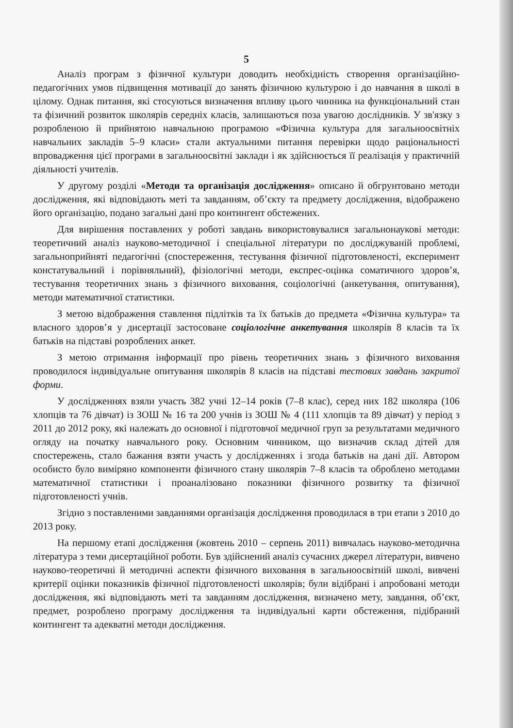5
Аналіз програм з фізичної культури доводить необхідність створення організаційно-педагогічних умов підвищення мотивації до занять фізичною культурою і до навчання в школі в цілому. Однак питання, які стосуються визначення впливу цього чинника на функціональний стан та фізичний розвиток школярів середніх класів, залишаються поза увагою дослідників. У зв'язку з розробленою й прийнятою навчальною програмою «Фізична культура для загальноосвітніх навчальних закладів 5–9 класи» стали актуальними питання перевірки щодо раціональності впровадження цієї програми в загальноосвітні заклади і як здійснюється її реалізація у практичній діяльності учителів.
У другому розділі «Методи та організація дослідження» описано й обгрунтовано методи дослідження, які відповідають меті та завданням, об’єкту та предмету дослідження, відображено його організацію, подано загальні дані про контингент обстежених.
Для вирішення поставлених у роботі завдань використовувалися загальнонаукові методи: теоретичний аналіз науково-методичної і спеціальної літератури по досліджуваній проблемі, загальноприйняті педагогічні (спостереження, тестування фізичної підготовленості, експеримент констатувальний і порівняльний), фізіологічні методи, експрес-оцінка соматичного здоров’я, тестування теоретичних знань з фізичного виховання, соціологічні (анкетування, опитування), методи математичної статистики.
З метою відображення ставлення підлітків та їх батьків до предмета «Фізична культура» та власного здоров’я у дисертації застосоване соціологічне анкетування школярів 8 класів та їх батьків на підставі розроблених анкет.
З метою отримання інформації про рівень теоретичних знань з фізичного виховання проводилося індивідуальне опитування школярів 8 класів на підставі тестових завдань закритої форми.
У дослідженнях взяли участь 382 учні 12–14 років (7–8 клас), серед них 182 школяра (106 хлопців та 76 дівчат) із ЗОШ № 16 та 200 учнів із ЗОШ № 4 (111 хлопців та 89 дівчат) у період з 2011 до 2012 року, які належать до основної і підготовчої медичної груп за результатами медичного огляду на початку навчального року. Основним чинником, що визначив склад дітей для спостережень, стало бажання взяти участь у дослідженнях і згода батьків на дані дії. Автором особисто було виміряно компоненти фізичного стану школярів 7–8 класів та оброблено методами математичної статистики і проаналізовано показники фізичного розвитку та фізичної підготовленості учнів.
Згідно з поставленими завданнями організація дослідження проводилася в три етапи з 2010 до 2013 року.
На першому етапі дослідження (жовтень 2010 – серпень 2011) вивчалась науково-методична література з теми дисертаційної роботи. Був здійснений аналіз сучасних джерел літератури, вивчено науково-теоретичні й методичні аспекти фізичного виховання в загальноосвітній школі, вивчені критерії оцінки показників фізичної підготовленості школярів; були відібрані і апробовані методи дослідження, які відповідають меті та завданням дослідження, визначено мету, завдання, об’єкт, предмет, розроблено програму дослідження та індивідуальні карти обстеження, підібраний контингент та адекватні методи дослідження.